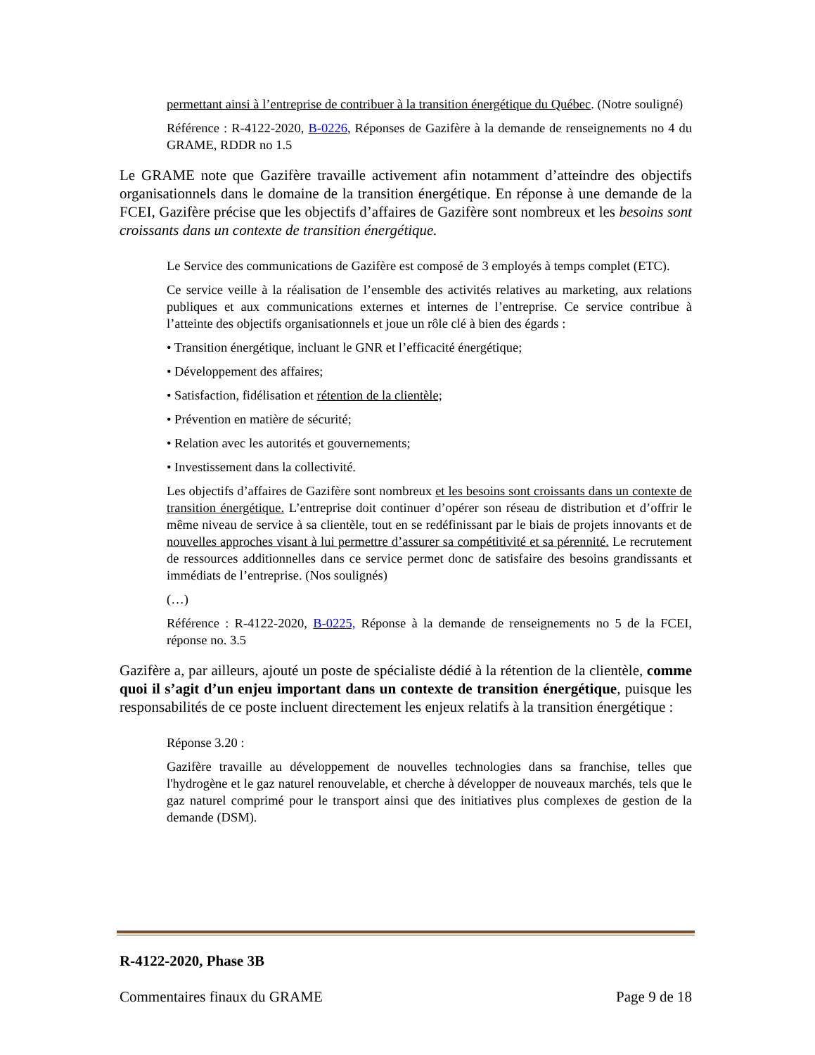permettant ainsi à l’entreprise de contribuer à la transition énergétique du Québec. (Notre souligné)
Référence : R-4122-2020, B-0226, Réponses de Gazifère à la demande de renseignements no 4 du GRAME, RDDR no 1.5
Le GRAME note que Gazifère travaille activement afin notamment d’atteindre des objectifs organisationnels dans le domaine de la transition énergétique. En réponse à une demande de la FCEI, Gazifère précise que les objectifs d’affaires de Gazifère sont nombreux et les besoins sont croissants dans un contexte de transition énergétique.
Le Service des communications de Gazifère est composé de 3 employés à temps complet (ETC).
Ce service veille à la réalisation de l’ensemble des activités relatives au marketing, aux relations publiques et aux communications externes et internes de l’entreprise. Ce service contribue à l’atteinte des objectifs organisationnels et joue un rôle clé à bien des égards :
• Transition énergétique, incluant le GNR et l’efficacité énergétique;
• Développement des affaires;
• Satisfaction, fidélisation et rétention de la clientèle;
• Prévention en matière de sécurité;
• Relation avec les autorités et gouvernements;
• Investissement dans la collectivité.
Les objectifs d’affaires de Gazifère sont nombreux et les besoins sont croissants dans un contexte de transition énergétique. L’entreprise doit continuer d’opérer son réseau de distribution et d’offrir le même niveau de service à sa clientèle, tout en se redéfinissant par le biais de projets innovants et de nouvelles approches visant à lui permettre d’assurer sa compétitivité et sa pérennité. Le recrutement de ressources additionnelles dans ce service permet donc de satisfaire des besoins grandissants et immédiats de l’entreprise. (Nos soulignés)
(…)
Référence : R-4122-2020, B-0225, Réponse à la demande de renseignements no 5 de la FCEI, réponse no. 3.5
Gazifère a, par ailleurs, ajouté un poste de spécialiste dédié à la rétention de la clientèle, comme quoi il s’agit d’un enjeu important dans un contexte de transition énergétique, puisque les responsabilités de ce poste incluent directement les enjeux relatifs à la transition énergétique :
Réponse 3.20 :
Gazifère travaille au développement de nouvelles technologies dans sa franchise, telles que l'hydrogène et le gaz naturel renouvelable, et cherche à développer de nouveaux marchés, tels que le gaz naturel comprimé pour le transport ainsi que des initiatives plus complexes de gestion de la demande (DSM).
R-4122-2020, Phase 3B
Commentaires finaux du GRAME Page 9 de 18